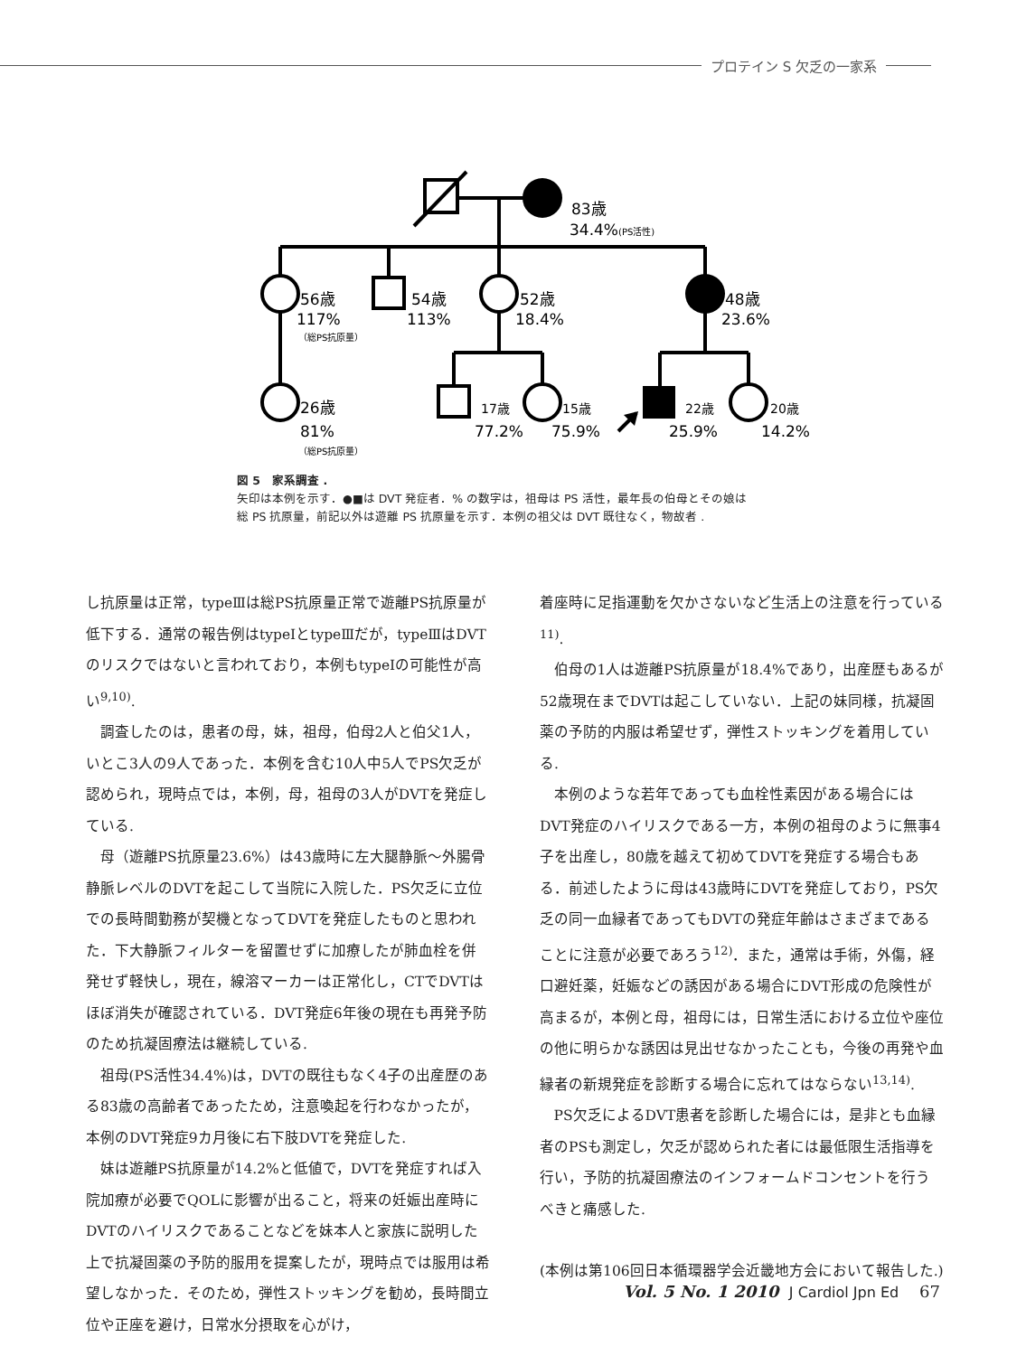プロテイン S 欠乏の一家系
83歳
34.4%(PS活性)
56歳
117%
（総PS抗原量）
54歳
113%
52歳
18.4%
48歳
23.6%
26歳
81%
（総PS抗原量）
17歳
77.2%
15歳
75.9%
22歳
25.9%
20歳
14.2%
図 5　家系調査 .
矢印は本例を示す．●■は DVT 発症者．% の数字は，祖母は PS 活性，最年長の伯母とその娘は
総 PS 抗原量，前記以外は遊離 PS 抗原量を示す．本例の祖父は DVT 既往なく，物故者 .
し抗原量は正常，typeⅢは総PS抗原量正常で遊離PS抗原量が低下する．通常の報告例はtypeⅠとtypeⅢだが，typeⅢはDVTのリスクではないと言われており，本例もtypeⅠの可能性が高い<sup>9,10)</sup>.
調査したのは，患者の母，妹，祖母，伯母2人と伯父1人，いとこ3人の9人であった．本例を含む10人中5人でPS欠乏が認められ，現時点では，本例，母，祖母の3人がDVTを発症している.
母（遊離PS抗原量23.6%）は43歳時に左大腿静脈〜外腸骨静脈レベルのDVTを起こして当院に入院した．PS欠乏に立位での長時間勤務が契機となってDVTを発症したものと思われた．下大静脈フィルターを留置せずに加療したが肺血栓を併発せず軽快し，現在，線溶マーカーは正常化し，CTでDVTはほぼ消失が確認されている．DVT発症6年後の現在も再発予防のため抗凝固療法は継続している.
祖母(PS活性34.4%)は，DVTの既往もなく4子の出産歴のある83歳の高齢者であったため，注意喚起を行わなかったが，本例のDVT発症9カ月後に右下肢DVTを発症した.
妹は遊離PS抗原量が14.2%と低値で，DVTを発症すれば入院加療が必要でQOLに影響が出ること，将来の妊娠出産時にDVTのハイリスクであることなどを妹本人と家族に説明した上で抗凝固薬の予防的服用を提案したが，現時点では服用は希望しなかった．そのため，弾性ストッキングを勧め，長時間立位や正座を避け，日常水分摂取を心がけ，
着座時に足指運動を欠かさないなど生活上の注意を行っている<sup>11)</sup>.
伯母の1人は遊離PS抗原量が18.4%であり，出産歴もあるが52歳現在までDVTは起こしていない．上記の妹同様，抗凝固薬の予防的内服は希望せず，弾性ストッキングを着用している.
本例のような若年であっても血栓性素因がある場合にはDVT発症のハイリスクである一方，本例の祖母のように無事4子を出産し，80歳を越えて初めてDVTを発症する場合もある．前述したように母は43歳時にDVTを発症しており，PS欠乏の同一血縁者であってもDVTの発症年齢はさまざまであることに注意が必要であろう<sup>12)</sup>．また，通常は手術，外傷，経口避妊薬，妊娠などの誘因がある場合にDVT形成の危険性が高まるが，本例と母，祖母には，日常生活における立位や座位の他に明らかな誘因は見出せなかったことも，今後の再発や血縁者の新規発症を診断する場合に忘れてはならない<sup>13,14)</sup>.
PS欠乏によるDVT患者を診断した場合には，是非とも血縁者のPSも測定し，欠乏が認められた者には最低限生活指導を行い，予防的抗凝固療法のインフォームドコンセントを行うべきと痛感した.
(本例は第106回日本循環器学会近畿地方会において報告した.)
Vol. 5 No. 1 2010 J Cardiol Jpn Ed 67